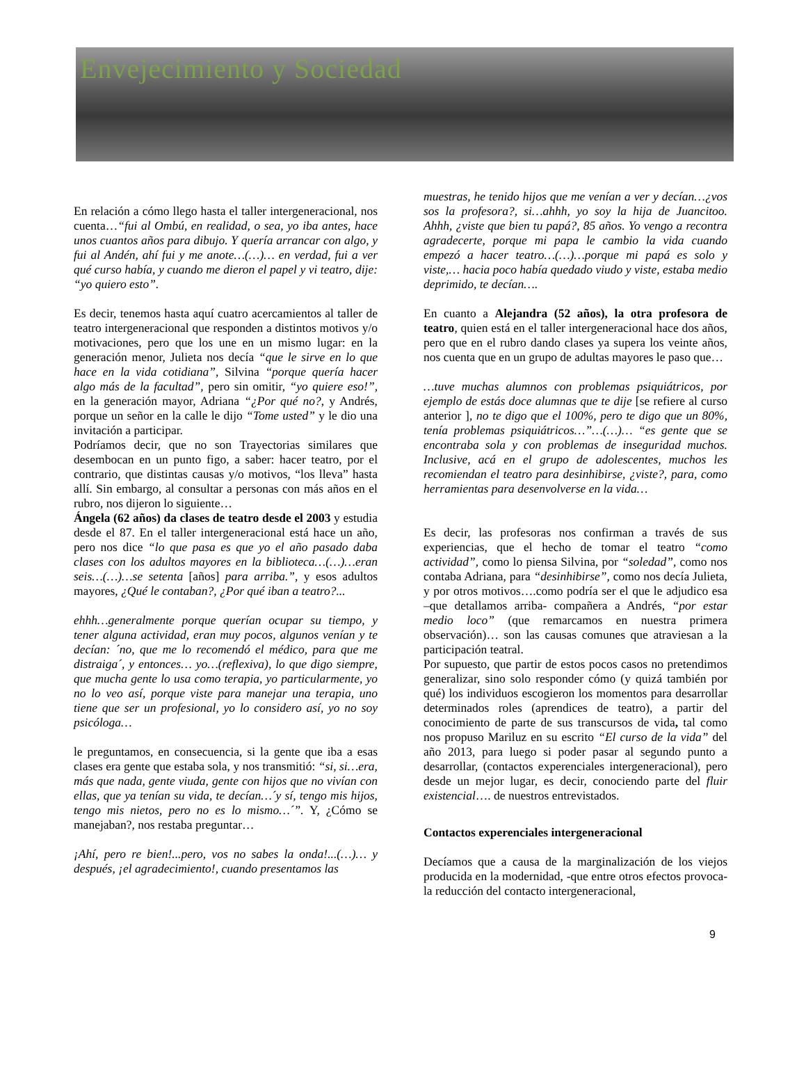Envejecimiento y Sociedad
En relación a cómo llego hasta el taller intergeneracional, nos cuenta…“fui al Ombú, en realidad, o sea, yo iba antes, hace unos cuantos años para dibujo. Y quería arrancar con algo, y fui al Andén, ahí fui y me anote…(…)… en verdad, fui a ver qué curso había, y cuando me dieron el papel y vi teatro, dije: “yo quiero esto”.
Es decir, tenemos hasta aquí cuatro acercamientos al taller de teatro intergeneracional que responden a distintos motivos y/o motivaciones, pero que los une en un mismo lugar: en la generación menor, Julieta nos decía “que le sirve en lo que hace en la vida cotidiana”, Silvina “porque quería hacer algo más de la facultad”, pero sin omitir, “yo quiere eso!”, en la generación mayor, Adriana “¿Por qué no?, y Andrés, porque un señor en la calle le dijo “Tome usted” y le dio una invitación a participar.
Podríamos decir, que no son Trayectorias similares que desembocan en un punto figo, a saber: hacer teatro, por el contrario, que distintas causas y/o motivos, “los lleva” hasta allí. Sin embargo, al consultar a personas con más años en el rubro, nos dijeron lo siguiente…
Ángela (62 años) da clases de teatro desde el 2003 y estudia desde el 87. En el taller intergeneracional está hace un año, pero nos dice “lo que pasa es que yo el año pasado daba clases con los adultos mayores en la biblioteca…(…)…eran seis…(…)…se setenta [años] para arriba.”, y esos adultos mayores, ¿Qué le contaban?, ¿Por qué iban a teatro?...
ehhh…generalmente porque querían ocupar su tiempo, y tener alguna actividad, eran muy pocos, algunos venían y te decían: ´no, que me lo recomendó el médico, para que me distraiga´, y entonces… yo…(reflexiva), lo que digo siempre, que mucha gente lo usa como terapia, yo particularmente, yo no lo veo así, porque viste para manejar una terapia, uno tiene que ser un profesional, yo lo considero así, yo no soy psicóloga…
le preguntamos, en consecuencia, si la gente que iba a esas clases era gente que estaba sola, y nos transmitió: “si, si…era, más que nada, gente viuda, gente con hijos que no vivían con ellas, que ya tenían su vida, te decían…´y sí, tengo mis hijos, tengo mis nietos, pero no es lo mismo…´”. Y, ¿Cómo se manejaban?, nos restaba preguntar…
¡Ahí, pero re bien!...pero, vos no sabes la onda!...(…)… y después, ¡el agradecimiento!, cuando presentamos las
muestras, he tenido hijos que me venían a ver y decían…¿vos sos la profesora?, si…ahhh, yo soy la hija de Juancitoo. Ahhh, ¿viste que bien tu papá?, 85 años. Yo vengo a recontra agradecerte, porque mi papa le cambio la vida cuando empezó a hacer teatro…(…)…porque mi papá es solo y viste,… hacia poco había quedado viudo y viste, estaba medio deprimido, te decían….
En cuanto a Alejandra (52 años), la otra profesora de teatro, quien está en el taller intergeneracional hace dos años, pero que en el rubro dando clases ya supera los veinte años, nos cuenta que en un grupo de adultas mayores le paso que…
…tuve muchas alumnos con problemas psiquiátricos, por ejemplo de estás doce alumnas que te dije [se refiere al curso anterior ], no te digo que el 100%, pero te digo que un 80%, tenía problemas psiquiátricos…”…(…)… “es gente que se encontraba sola y con problemas de inseguridad muchos. Inclusive, acá en el grupo de adolescentes, muchos les recomiendan el teatro para desinhibirse, ¿viste?, para, como herramientas para desenvolverse en la vida…
Es decir, las profesoras nos confirman a través de sus experiencias, que el hecho de tomar el teatro “como actividad”, como lo piensa Silvina, por “soledad”, como nos contaba Adriana, para “desinhibirse”, como nos decía Julieta, y por otros motivos….como podría ser el que le adjudico esa –que detallamos arriba- compañera a Andrés, “por estar medio loco” (que remarcamos en nuestra primera observación)… son las causas comunes que atraviesan a la participación teatral.
Por supuesto, que partir de estos pocos casos no pretendimos generalizar, sino solo responder cómo (y quizá también por qué) los individuos escogieron los momentos para desarrollar determinados roles (aprendices de teatro), a partir del conocimiento de parte de sus transcursos de vida, tal como nos propuso Mariluz en su escrito “El curso de la vida” del año 2013, para luego si poder pasar al segundo punto a desarrollar, (contactos experenciales intergeneracional), pero desde un mejor lugar, es decir, conociendo parte del fluir existencial…. de nuestros entrevistados.
Contactos experenciales intergeneracional
Decíamos que a causa de la marginalización de los viejos producida en la modernidad, -que entre otros efectos provoca- la reducción del contacto intergeneracional,
9